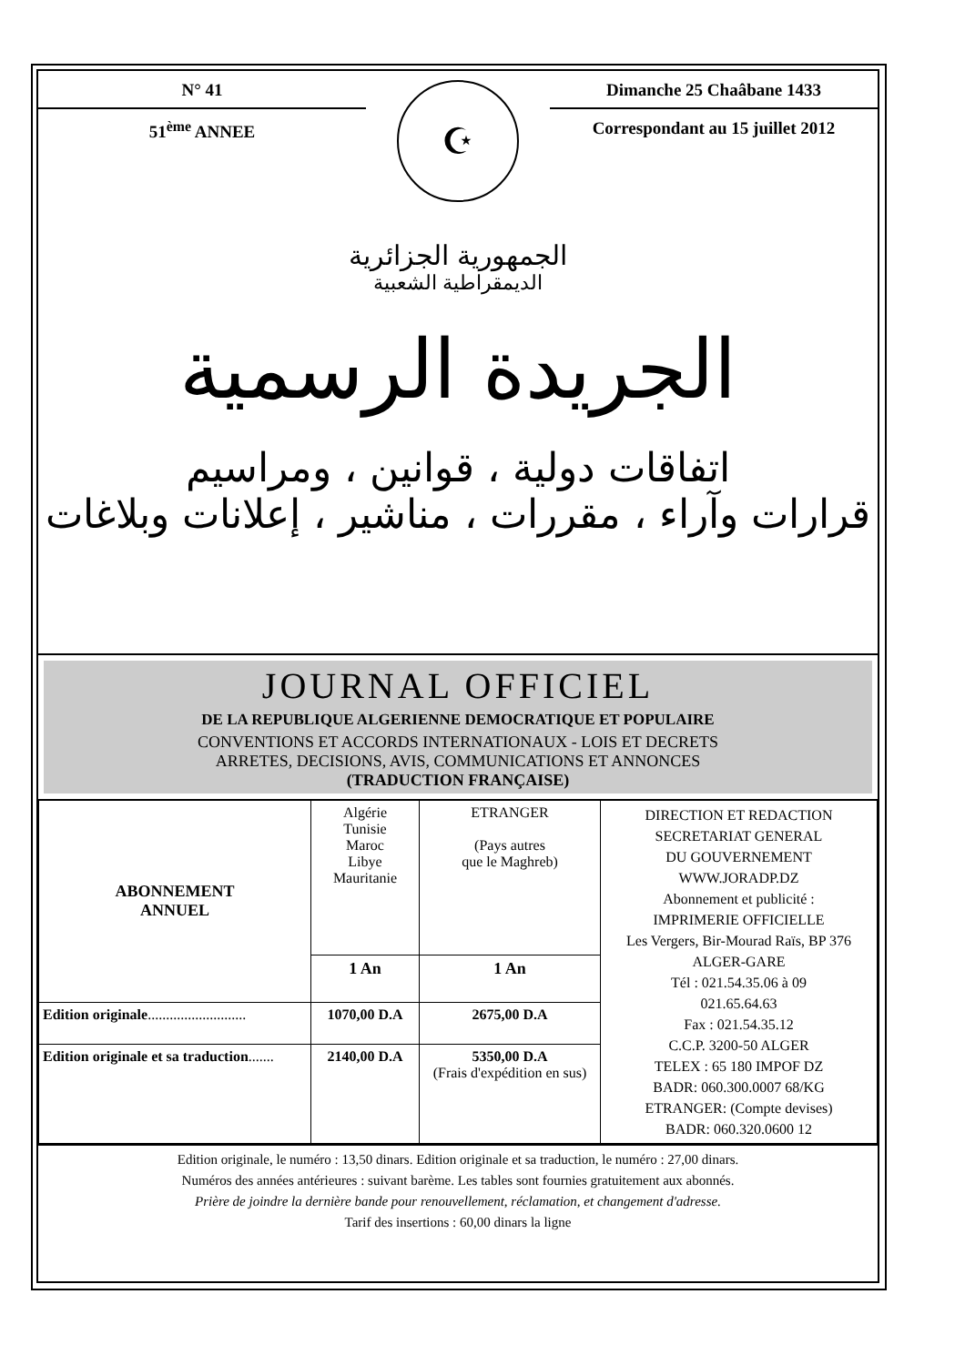N° 41
51<sup>ème</sup> ANNEE
☪
Dimanche 25 Chaâbane 1433
Correspondant au 15 juillet 2012
الجمهورية الجزائرية
الديمقراطية الشعبية
الجريدة الرسمية
اتفاقات دولية ، قوانين ، ومراسيم
قرارات وآراء ، مقررات ، مناشير ، إعلانات وبلاغات
JOURNAL OFFICIEL
DE LA REPUBLIQUE ALGERIENNE DEMOCRATIQUE ET POPULAIRE
CONVENTIONS ET ACCORDS INTERNATIONAUX - LOIS ET DECRETS
ARRETES, DECISIONS, AVIS, COMMUNICATIONS ET ANNONCES
(TRADUCTION FRANÇAISE)
| ABONNEMENT ANNUEL | Algérie Tunisie Maroc Libye Mauritanie | ETRANGER (Pays autres que le Maghreb) | DIRECTION ET REDACTION SECRETARIAT GENERAL DU GOUVERNEMENT WWW.JORADP.DZ Abonnement et publicité : IMPRIMERIE OFFICIELLE Les Vergers, Bir-Mourad Raïs, BP 376 ALGER-GARE Tél : 021.54.35.06 à 09 021.65.64.63 Fax : 021.54.35.12 C.C.P. 3200-50 ALGER TELEX : 65 180 IMPOF DZ BADR: 060.300.0007 68/KG ETRANGER: (Compte devises) BADR: 060.320.0600 12 |
| | 1 An | 1 An | |
| Edition originale ........................... | 1070,00 D.A | 2675,00 D.A | |
| Edition originale et sa traduction ....... | 2140,00 D.A | 5350,00 D.A (Frais d'expédition en sus) | |
Edition originale, le numéro : 13,50 dinars. Edition originale et sa traduction, le numéro : 27,00 dinars.
Numéros des années antérieures : suivant barème. Les tables sont fournies gratuitement aux abonnés.
Prière de joindre la dernière bande pour renouvellement, réclamation, et changement d'adresse.
Tarif des insertions : 60,00 dinars la ligne